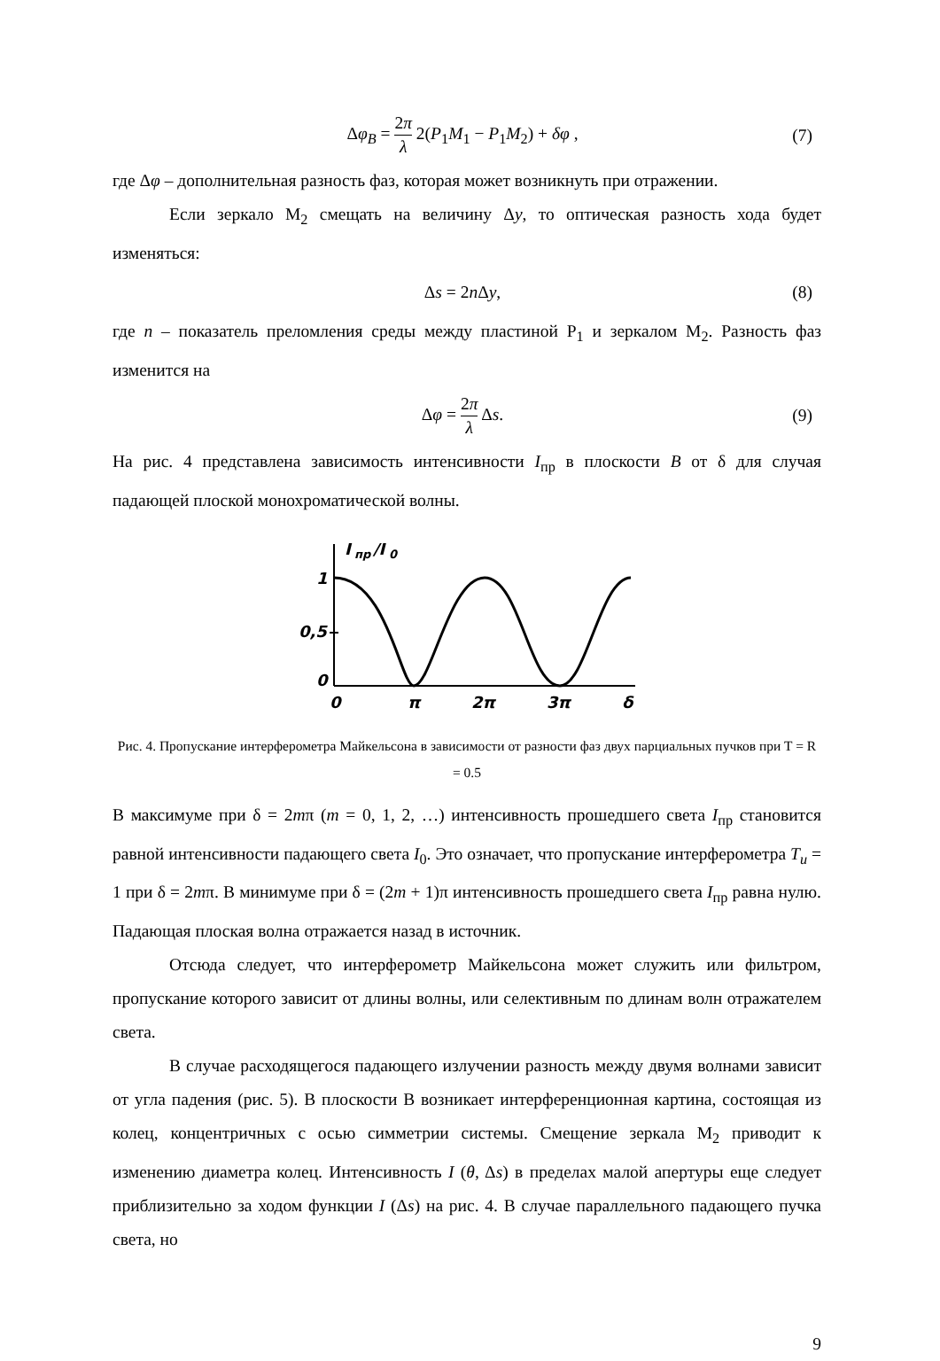Δφ<sub>B</sub> = 2π λ 2(P<sub>1</sub>M<sub>1</sub> − P<sub>1</sub>M<sub>2</sub>) + δφ ,
(7)
где Δφ – дополнительная разность фаз, которая может возникнуть при отражении.
Если зеркало M<sub>2</sub> смещать на величину Δy, то оптическая разность хода будет изменяться:
Δs = 2n Δy, (8)
где n – показатель преломления среды между пластиной P<sub>1</sub> и зеркалом M<sub>2</sub>. Разность фаз изменится на
Δφ = 2π λ Δs. (9)
На рис. 4 представлена зависимость интенсивности I<sub>пр</sub> в плоскости B от δ для случая падающей плоской монохроматической волны.
I
пр
/I
0
1
0,5
0
0
π
2π
3π
δ
Рис. 4. Пропускание интерферометра Майкельсона в зависимости от разности фаз двух парциальных пучков при T = R = 0.5
В максимуме при δ = 2mπ (m = 0, 1, 2, …) интенсивность прошедшего света I<sub>пр</sub> становится равной интенсивности падающего света I<sub>0</sub>. Это означает, что пропускание интерферометра T<sub>u</sub> = 1 при δ = 2mπ. В минимуме при δ = (2m + 1)π интенсивность прошедшего света I<sub>пр</sub> равна нулю. Падающая плоская волна отражается назад в источник.
Отсюда следует, что интерферометр Майкельсона может служить или фильтром, пропускание которого зависит от длины волны, или селективным по длинам волн отражателем света.
В случае расходящегося падающего излучении разность между двумя волнами зависит от угла падения (рис. 5). В плоскости В возникает интерференционная картина, состоящая из колец, концентричных с осью симметрии системы. Смещение зеркала M<sub>2</sub> приводит к изменению диаметра колец. Интенсивность I (θ, Δs) в пределах малой апертуры еще следует приблизительно за ходом функции I (Δs) на рис. 4. В случае параллельного падающего пучка света, но
9